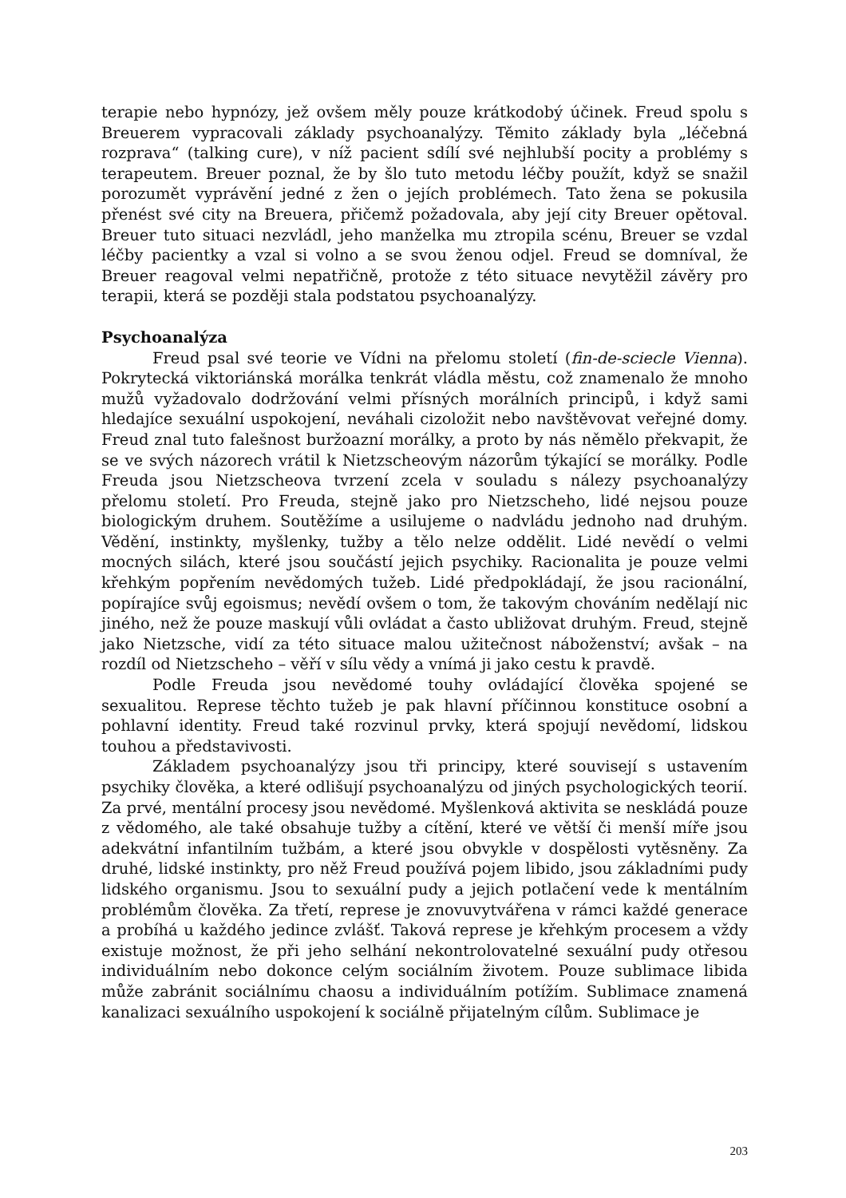terapie nebo hypnózy, jež ovšem měly pouze krátkodobý účinek. Freud spolu s Breuerem vypracovali základy psychoanalýzy. Těmito základy byla „léčebná rozprava“ (talking cure), v níž pacient sdílí své nejhlubší pocity a problémy s terapeutem. Breuer poznal, že by šlo tuto metodu léčby použít, když se snažil porozumět vyprávění jedné z žen o jejích problémech. Tato žena se pokusila přenést své city na Breuera, přičemž požadovala, aby její city Breuer opětoval. Breuer tuto situaci nezvládl, jeho manželka mu ztropila scénu, Breuer se vzdal léčby pacientky a vzal si volno a se svou ženou odjel. Freud se domníval, že Breuer reagoval velmi nepatřičně, protože z této situace nevytěžil závěry pro terapii, která se později stala podstatou psychoanalýzy.
Psychoanalýza
Freud psal své teorie ve Vídni na přelomu století (fin-de-sciecle Vienna). Pokrytecká viktoriánská morálka tenkrát vládla městu, což znamenalo že mnoho mužů vyžadovalo dodržování velmi přísných morálních principů, i když sami hledajíce sexuální uspokojení, neváhali cizoložit nebo navštěvovat veřejné domy. Freud znal tuto falešnost buržoazní morálky, a proto by nás němělo překvapit, že se ve svých názorech vrátil k Nietzscheovým názorům týkající se morálky. Podle Freuda jsou Nietzscheova tvrzení zcela v souladu s nálezy psychoanalýzy přelomu století. Pro Freuda, stejně jako pro Nietzscheho, lidé nejsou pouze biologickým druhem. Soutěžíme a usilujeme o nadvládu jednoho nad druhým. Vědění, instinkty, myšlenky, tužby a tělo nelze oddělit. Lidé nevědí o velmi mocných silách, které jsou součástí jejich psychiky. Racionalita je pouze velmi křehkým popřením nevědomých tužeb. Lidé předpokládají, že jsou racionální, popírajíce svůj egoismus; nevědí ovšem o tom, že takovým chováním nedělají nic jiného, než že pouze maskují vůli ovládat a často ubližovat druhým. Freud, stejně jako Nietzsche, vidí za této situace malou užitečnost náboženství; avšak – na rozdíl od Nietzscheho – věří v sílu vědy a vnímá ji jako cestu k pravdě.
Podle Freuda jsou nevědomé touhy ovládající člověka spojené se sexualitou. Represe těchto tužeb je pak hlavní příčinnou konstituce osobní a pohlavní identity. Freud také rozvinul prvky, která spojují nevědomí, lidskou touhou a představivosti.
Základem psychoanalýzy jsou tři principy, které souvisejí s ustavením psychiky člověka, a které odlišují psychoanalýzu od jiných psychologických teorií. Za prvé, mentální procesy jsou nevědomé. Myšlenková aktivita se neskládá pouze z vědomého, ale také obsahuje tužby a cítění, které ve větší či menší míře jsou adekvátní infantilním tužbám, a které jsou obvykle v dospělosti vytěsněny. Za druhé, lidské instinkty, pro něž Freud používá pojem libido, jsou základními pudy lidského organismu. Jsou to sexuální pudy a jejich potlačení vede k mentálním problémům člověka. Za třetí, represe je znovuvytvářena v rámci každé generace a probíhá u každého jedince zvlášť. Taková represe je křehkým procesem a vždy existuje možnost, že při jeho selhání nekontrolovatelné sexuální pudy otřesou individuálním nebo dokonce celým sociálním životem. Pouze sublimace libida může zabránit sociálnímu chaosu a individuálním potížím. Sublimace znamená kanalizaci sexuálního uspokojení k sociálně přijatelným cílům. Sublimace je
203